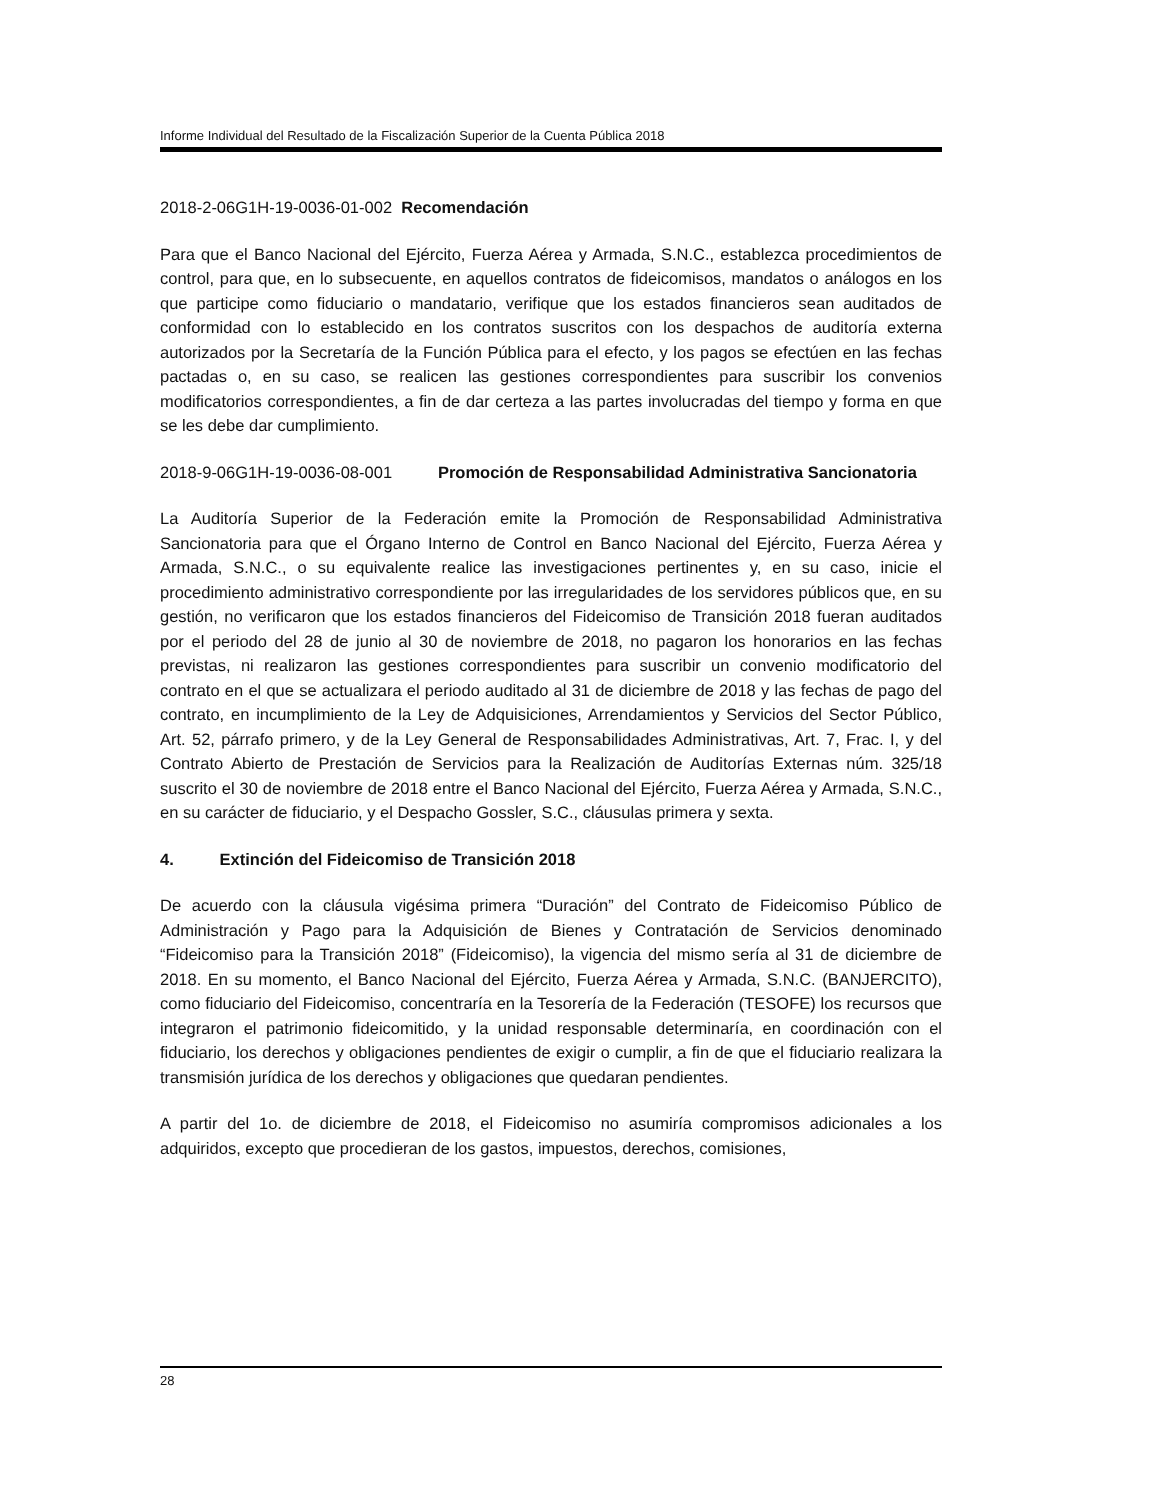Informe Individual del Resultado de la Fiscalización Superior de la Cuenta Pública 2018
2018-2-06G1H-19-0036-01-002 Recomendación
Para que el Banco Nacional del Ejército, Fuerza Aérea y Armada, S.N.C., establezca procedimientos de control, para que, en lo subsecuente, en aquellos contratos de fideicomisos, mandatos o análogos en los que participe como fiduciario o mandatario, verifique que los estados financieros sean auditados de conformidad con lo establecido en los contratos suscritos con los despachos de auditoría externa autorizados por la Secretaría de la Función Pública para el efecto, y los pagos se efectúen en las fechas pactadas o, en su caso, se realicen las gestiones correspondientes para suscribir los convenios modificatorios correspondientes, a fin de dar certeza a las partes involucradas del tiempo y forma en que se les debe dar cumplimiento.
2018-9-06G1H-19-0036-08-001 Promoción de Responsabilidad Administrativa Sancionatoria
La Auditoría Superior de la Federación emite la Promoción de Responsabilidad Administrativa Sancionatoria para que el Órgano Interno de Control en Banco Nacional del Ejército, Fuerza Aérea y Armada, S.N.C., o su equivalente realice las investigaciones pertinentes y, en su caso, inicie el procedimiento administrativo correspondiente por las irregularidades de los servidores públicos que, en su gestión, no verificaron que los estados financieros del Fideicomiso de Transición 2018 fueran auditados por el periodo del 28 de junio al 30 de noviembre de 2018, no pagaron los honorarios en las fechas previstas, ni realizaron las gestiones correspondientes para suscribir un convenio modificatorio del contrato en el que se actualizara el periodo auditado al 31 de diciembre de 2018 y las fechas de pago del contrato, en incumplimiento de la Ley de Adquisiciones, Arrendamientos y Servicios del Sector Público, Art. 52, párrafo primero, y de la Ley General de Responsabilidades Administrativas, Art. 7, Frac. I, y del Contrato Abierto de Prestación de Servicios para la Realización de Auditorías Externas núm. 325/18 suscrito el 30 de noviembre de 2018 entre el Banco Nacional del Ejército, Fuerza Aérea y Armada, S.N.C., en su carácter de fiduciario, y el Despacho Gossler, S.C., cláusulas primera y sexta.
4. Extinción del Fideicomiso de Transición 2018
De acuerdo con la cláusula vigésima primera “Duración” del Contrato de Fideicomiso Público de Administración y Pago para la Adquisición de Bienes y Contratación de Servicios denominado “Fideicomiso para la Transición 2018” (Fideicomiso), la vigencia del mismo sería al 31 de diciembre de 2018. En su momento, el Banco Nacional del Ejército, Fuerza Aérea y Armada, S.N.C. (BANJERCITO), como fiduciario del Fideicomiso, concentraría en la Tesorería de la Federación (TESOFE) los recursos que integraron el patrimonio fideicomitido, y la unidad responsable determinaría, en coordinación con el fiduciario, los derechos y obligaciones pendientes de exigir o cumplir, a fin de que el fiduciario realizara la transmisión jurídica de los derechos y obligaciones que quedaran pendientes.
A partir del 1o. de diciembre de 2018, el Fideicomiso no asumiría compromisos adicionales a los adquiridos, excepto que procedieran de los gastos, impuestos, derechos, comisiones,
28